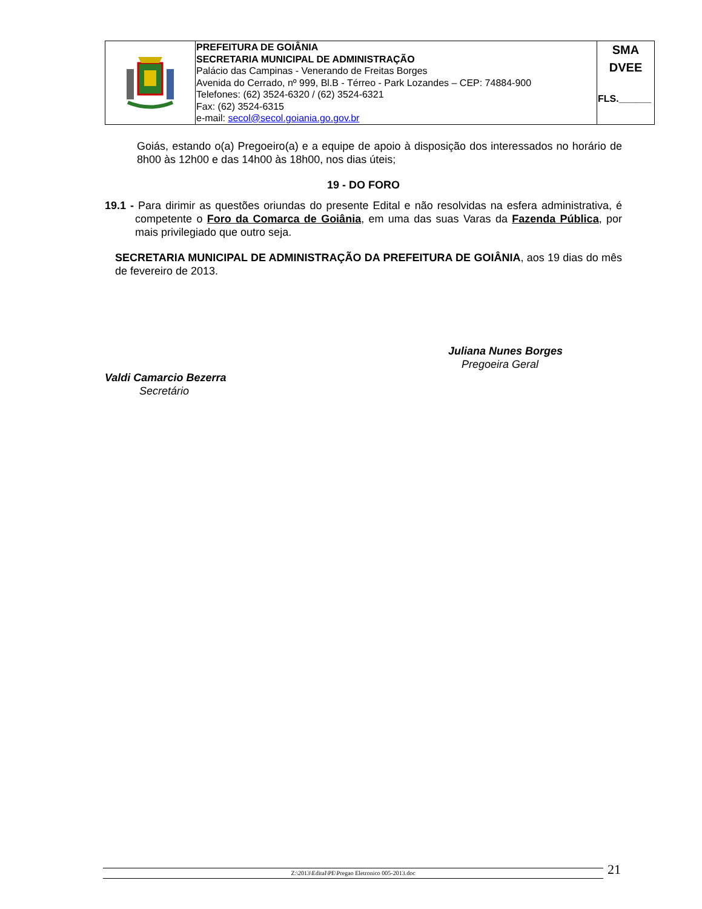| | PREFEITURA DE GOIÂNIA SECRETARIA MUNICIPAL DE ADMINISTRAÇÃO Palácio das Campinas - Venerando de Freitas Borges Avenida do Cerrado, nº 999, Bl.B - Térreo - Park Lozandes – CEP: 74884-900 Telefones: (62) 3524-6320 / (62) 3524-6321 Fax: (62) 3524-6315 e-mail: secol@secol.goiania.go.gov.br | SMA DVEE FLS.______ |
Goiás, estando o(a) Pregoeiro(a) e a equipe de apoio à disposição dos interessados no horário de 8h00 às 12h00 e das 14h00 às 18h00, nos dias úteis;
19 - DO FORO
19.1 - Para dirimir as questões oriundas do presente Edital e não resolvidas na esfera administrativa, é competente o Foro da Comarca de Goiânia, em uma das suas Varas da Fazenda Pública, por mais privilegiado que outro seja.
SECRETARIA MUNICIPAL DE ADMINISTRAÇÃO DA PREFEITURA DE GOIÂNIA, aos 19 dias do mês de fevereiro de 2013.
Juliana Nunes Borges
Pregoeira Geral
Valdi Camarcio Bezerra
Secretário
Z:\2013\Edital\PE\Pregao Eletronico 005-2013.doc 21